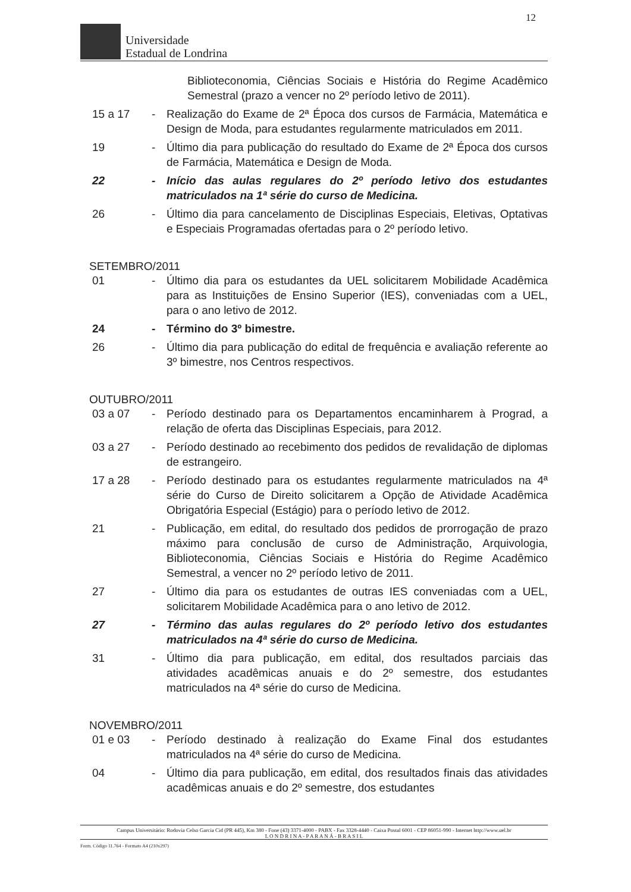12
Universidade
Estadual de Londrina
Biblioteconomia, Ciências Sociais e História do Regime Acadêmico Semestral (prazo a vencer no 2º período letivo de 2011).
15 a 17 - Realização do Exame de 2ª Época dos cursos de Farmácia, Matemática e Design de Moda, para estudantes regularmente matriculados em 2011.
19 - Último dia para publicação do resultado do Exame de 2ª Época dos cursos de Farmácia, Matemática e Design de Moda.
22 - Início das aulas regulares do 2º período letivo dos estudantes matriculados na 1ª série do curso de Medicina.
26 - Último dia para cancelamento de Disciplinas Especiais, Eletivas, Optativas e Especiais Programadas ofertadas para o 2º período letivo.
SETEMBRO/2011
01 - Último dia para os estudantes da UEL solicitarem Mobilidade Acadêmica para as Instituições de Ensino Superior (IES), conveniadas com a UEL, para o ano letivo de 2012.
24 - Término do 3º bimestre.
26 - Último dia para publicação do edital de frequência e avaliação referente ao 3º bimestre, nos Centros respectivos.
OUTUBRO/2011
03 a 07 - Período destinado para os Departamentos encaminharem à Prograd, a relação de oferta das Disciplinas Especiais, para 2012.
03 a 27 - Período destinado ao recebimento dos pedidos de revalidação de diplomas de estrangeiro.
17 a 28 - Período destinado para os estudantes regularmente matriculados na 4ª série do Curso de Direito solicitarem a Opção de Atividade Acadêmica Obrigatória Especial (Estágio) para o período letivo de 2012.
21 - Publicação, em edital, do resultado dos pedidos de prorrogação de prazo máximo para conclusão de curso de Administração, Arquivologia, Biblioteconomia, Ciências Sociais e História do Regime Acadêmico Semestral, a vencer no 2º período letivo de 2011.
27 - Último dia para os estudantes de outras IES conveniadas com a UEL, solicitarem Mobilidade Acadêmica para o ano letivo de 2012.
27 - Término das aulas regulares do 2º período letivo dos estudantes matriculados na 4ª série do curso de Medicina.
31 - Último dia para publicação, em edital, dos resultados parciais das atividades acadêmicas anuais e do 2º semestre, dos estudantes matriculados na 4ª série do curso de Medicina.
NOVEMBRO/2011
01 e 03 - Período destinado à realização do Exame Final dos estudantes matriculados na 4ª série do curso de Medicina.
04 - Último dia para publicação, em edital, dos resultados finais das atividades acadêmicas anuais e do 2º semestre, dos estudantes
Campus Universitário: Rodovia Celso Garcia Cid (PR 445), Km 380 - Fone (43) 3371-4000 - PABX - Fax 3328-4440 - Caixa Postal 6001 - CEP 86051-990 - Internet http://www.uel.br
L O N D R I N A - P A R A N Á - B R A S I L
Form. Código 11.764 - Formato A4 (210x297)